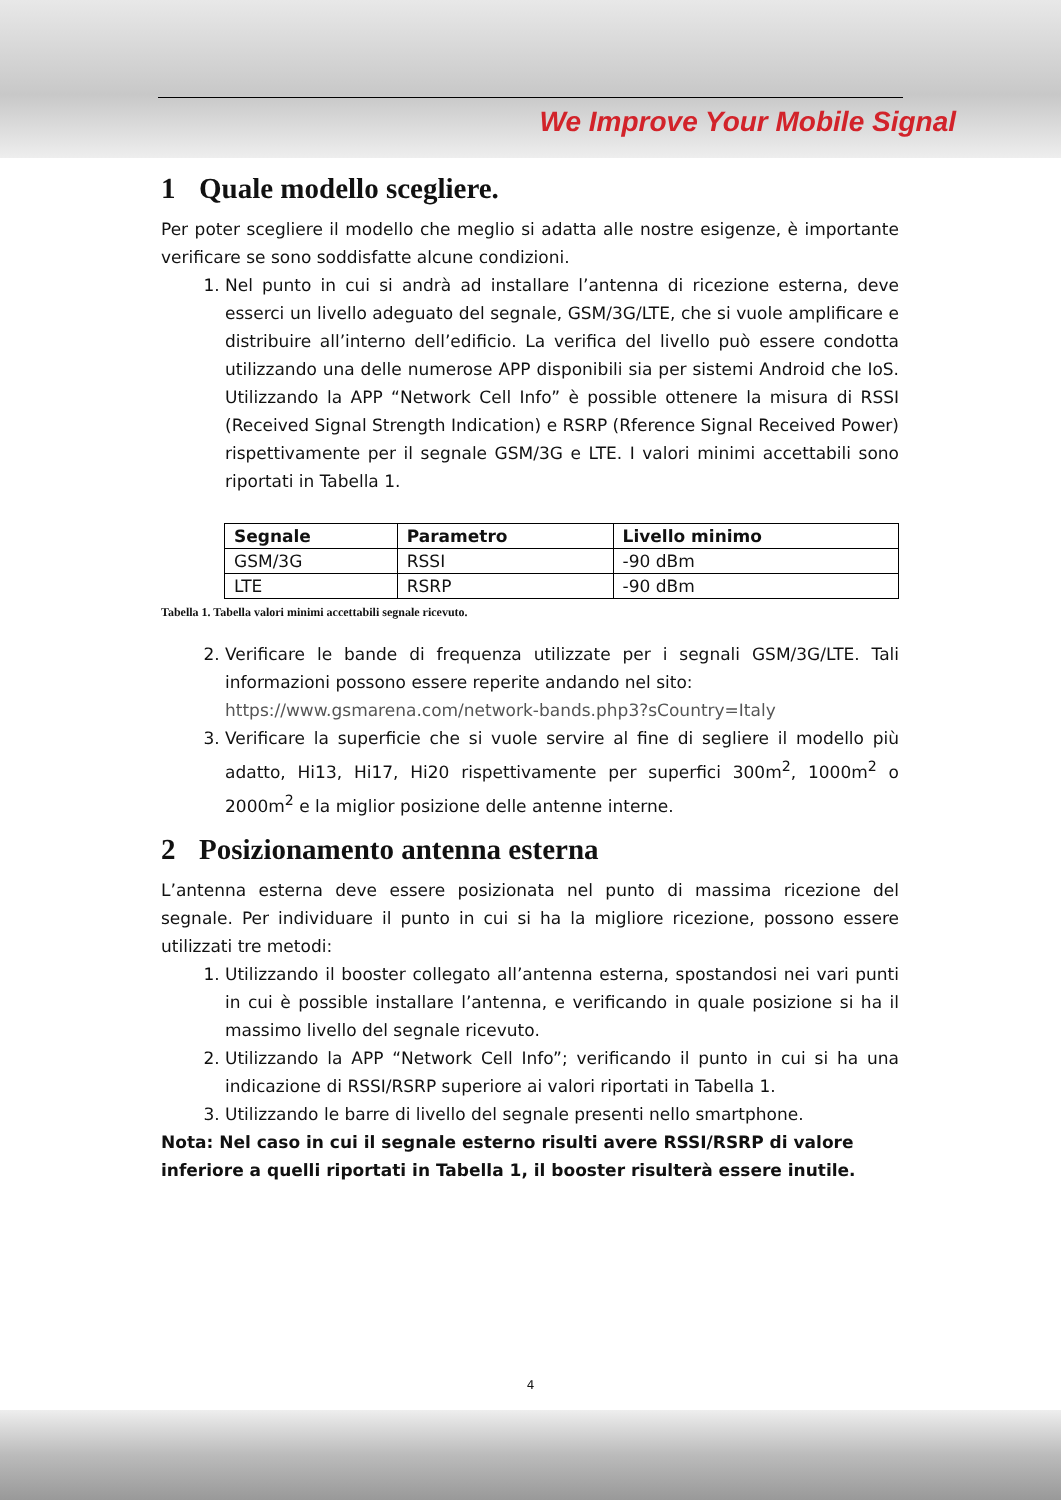We Improve Your Mobile Signal
1 Quale modello scegliere.
Per poter scegliere il modello che meglio si adatta alle nostre esigenze, è importante verificare se sono soddisfatte alcune condizioni.
1. Nel punto in cui si andrà ad installare l’antenna di ricezione esterna, deve esserci un livello adeguato del segnale, GSM/3G/LTE, che si vuole amplificare e distribuire all’interno dell’edificio. La verifica del livello può essere condotta utilizzando una delle numerose APP disponibili sia per sistemi Android che IoS. Utilizzando la APP “Network Cell Info” è possible ottenere la misura di RSSI (Received Signal Strength Indication) e RSRP (Rference Signal Received Power) rispettivamente per il segnale GSM/3G e LTE. I valori minimi accettabili sono riportati in Tabella 1.
| Segnale | Parametro | Livello minimo |
| --- | --- | --- |
| GSM/3G | RSSI | -90 dBm |
| LTE | RSRP | -90 dBm |
Tabella 1. Tabella valori minimi accettabili segnale ricevuto.
2. Verificare le bande di frequenza utilizzate per i segnali GSM/3G/LTE. Tali informazioni possono essere reperite andando nel sito:
https://www.gsmarena.com/network-bands.php3?sCountry=Italy
3. Verificare la superficie che si vuole servire al fine di segliere il modello più adatto, Hi13, Hi17, Hi20 rispettivamente per superfici 300m<sup>2</sup>, 1000m<sup>2</sup> o 2000m<sup>2</sup> e la miglior posizione delle antenne interne.
2 Posizionamento antenna esterna
L’antenna esterna deve essere posizionata nel punto di massima ricezione del segnale. Per individuare il punto in cui si ha la migliore ricezione, possono essere utilizzati tre metodi:
1. Utilizzando il booster collegato all’antenna esterna, spostandosi nei vari punti in cui è possible installare l’antenna, e verificando in quale posizione si ha il massimo livello del segnale ricevuto.
2. Utilizzando la APP “Network Cell Info”; verificando il punto in cui si ha una indicazione di RSSI/RSRP superiore ai valori riportati in Tabella 1.
3. Utilizzando le barre di livello del segnale presenti nello smartphone.
Nota: Nel caso in cui il segnale esterno risulti avere RSSI/RSRP di valore inferiore a quelli riportati in Tabella 1, il booster risulterà essere inutile.
4